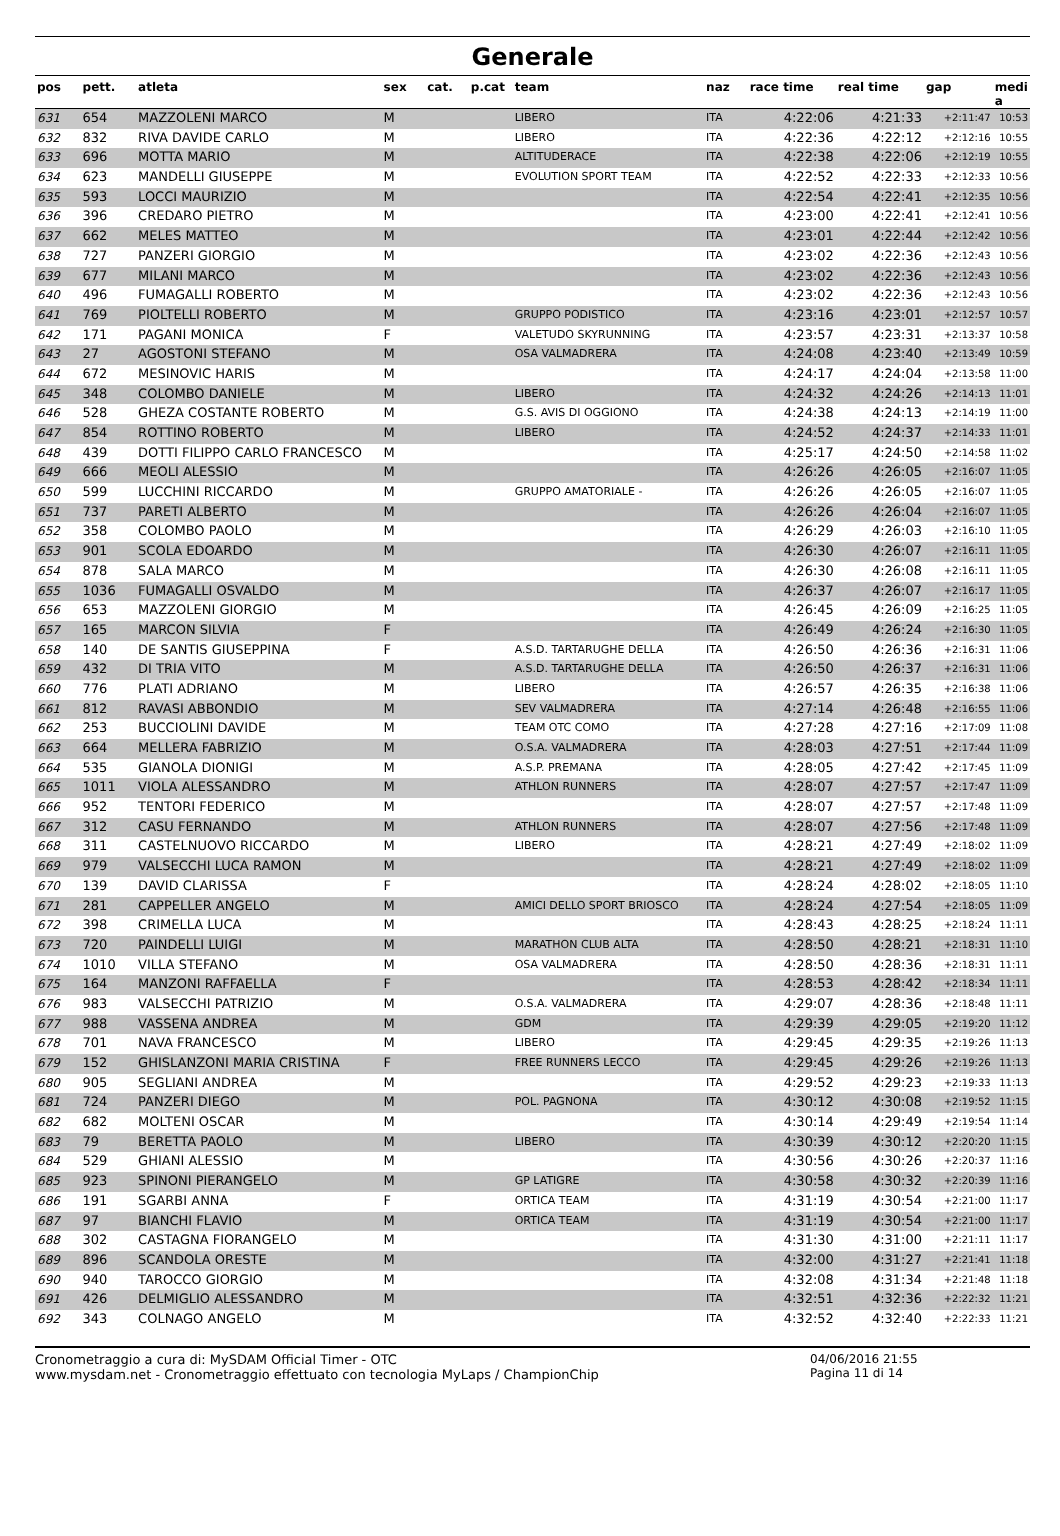Generale
| pos | pett. | atleta | sex | cat. | p.cat | team | naz | race time | real time | gap | medi a |
| --- | --- | --- | --- | --- | --- | --- | --- | --- | --- | --- | --- |
| 631 | 654 | MAZZOLENI MARCO | M | | | LIBERO | ITA | 4:22:06 | 4:21:33 | +2:11:47 | 10:53 |
| 632 | 832 | RIVA DAVIDE CARLO | M | | | LIBERO | ITA | 4:22:36 | 4:22:12 | +2:12:16 | 10:55 |
| 633 | 696 | MOTTA MARIO | M | | | ALTITUDERACE | ITA | 4:22:38 | 4:22:06 | +2:12:19 | 10:55 |
| 634 | 623 | MANDELLI GIUSEPPE | M | | | EVOLUTION SPORT TEAM | ITA | 4:22:52 | 4:22:33 | +2:12:33 | 10:56 |
| 635 | 593 | LOCCI MAURIZIO | M | | | | ITA | 4:22:54 | 4:22:41 | +2:12:35 | 10:56 |
| 636 | 396 | CREDARO PIETRO | M | | | | ITA | 4:23:00 | 4:22:41 | +2:12:41 | 10:56 |
| 637 | 662 | MELES MATTEO | M | | | | ITA | 4:23:01 | 4:22:44 | +2:12:42 | 10:56 |
| 638 | 727 | PANZERI GIORGIO | M | | | | ITA | 4:23:02 | 4:22:36 | +2:12:43 | 10:56 |
| 639 | 677 | MILANI MARCO | M | | | | ITA | 4:23:02 | 4:22:36 | +2:12:43 | 10:56 |
| 640 | 496 | FUMAGALLI ROBERTO | M | | | | ITA | 4:23:02 | 4:22:36 | +2:12:43 | 10:56 |
| 641 | 769 | PIOLTELLI ROBERTO | M | | | GRUPPO PODISTICO | ITA | 4:23:16 | 4:23:01 | +2:12:57 | 10:57 |
| 642 | 171 | PAGANI MONICA | F | | | VALETUDO SKYRUNNING | ITA | 4:23:57 | 4:23:31 | +2:13:37 | 10:58 |
| 643 | 27 | AGOSTONI STEFANO | M | | | OSA VALMADRERA | ITA | 4:24:08 | 4:23:40 | +2:13:49 | 10:59 |
| 644 | 672 | MESINOVIC HARIS | M | | | | ITA | 4:24:17 | 4:24:04 | +2:13:58 | 11:00 |
| 645 | 348 | COLOMBO DANIELE | M | | | LIBERO | ITA | 4:24:32 | 4:24:26 | +2:14:13 | 11:01 |
| 646 | 528 | GHEZA COSTANTE ROBERTO | M | | | G.S. AVIS DI OGGIONO | ITA | 4:24:38 | 4:24:13 | +2:14:19 | 11:00 |
| 647 | 854 | ROTTINO ROBERTO | M | | | LIBERO | ITA | 4:24:52 | 4:24:37 | +2:14:33 | 11:01 |
| 648 | 439 | DOTTI FILIPPO CARLO FRANCESCO | M | | | | ITA | 4:25:17 | 4:24:50 | +2:14:58 | 11:02 |
| 649 | 666 | MEOLI ALESSIO | M | | | | ITA | 4:26:26 | 4:26:05 | +2:16:07 | 11:05 |
| 650 | 599 | LUCCHINI RICCARDO | M | | | GRUPPO AMATORIALE - | ITA | 4:26:26 | 4:26:05 | +2:16:07 | 11:05 |
| 651 | 737 | PARETI ALBERTO | M | | | | ITA | 4:26:26 | 4:26:04 | +2:16:07 | 11:05 |
| 652 | 358 | COLOMBO PAOLO | M | | | | ITA | 4:26:29 | 4:26:03 | +2:16:10 | 11:05 |
| 653 | 901 | SCOLA EDOARDO | M | | | | ITA | 4:26:30 | 4:26:07 | +2:16:11 | 11:05 |
| 654 | 878 | SALA MARCO | M | | | | ITA | 4:26:30 | 4:26:08 | +2:16:11 | 11:05 |
| 655 | 1036 | FUMAGALLI OSVALDO | M | | | | ITA | 4:26:37 | 4:26:07 | +2:16:17 | 11:05 |
| 656 | 653 | MAZZOLENI GIORGIO | M | | | | ITA | 4:26:45 | 4:26:09 | +2:16:25 | 11:05 |
| 657 | 165 | MARCON SILVIA | F | | | | ITA | 4:26:49 | 4:26:24 | +2:16:30 | 11:05 |
| 658 | 140 | DE SANTIS GIUSEPPINA | F | | | A.S.D. TARTARUGHE DELLA | ITA | 4:26:50 | 4:26:36 | +2:16:31 | 11:06 |
| 659 | 432 | DI TRIA VITO | M | | | A.S.D. TARTARUGHE DELLA | ITA | 4:26:50 | 4:26:37 | +2:16:31 | 11:06 |
| 660 | 776 | PLATI ADRIANO | M | | | LIBERO | ITA | 4:26:57 | 4:26:35 | +2:16:38 | 11:06 |
| 661 | 812 | RAVASI ABBONDIO | M | | | SEV VALMADRERA | ITA | 4:27:14 | 4:26:48 | +2:16:55 | 11:06 |
| 662 | 253 | BUCCIOLINI DAVIDE | M | | | TEAM OTC COMO | ITA | 4:27:28 | 4:27:16 | +2:17:09 | 11:08 |
| 663 | 664 | MELLERA FABRIZIO | M | | | O.S.A. VALMADRERA | ITA | 4:28:03 | 4:27:51 | +2:17:44 | 11:09 |
| 664 | 535 | GIANOLA DIONIGI | M | | | A.S.P. PREMANA | ITA | 4:28:05 | 4:27:42 | +2:17:45 | 11:09 |
| 665 | 1011 | VIOLA ALESSANDRO | M | | | ATHLON RUNNERS | ITA | 4:28:07 | 4:27:57 | +2:17:47 | 11:09 |
| 666 | 952 | TENTORI FEDERICO | M | | | | ITA | 4:28:07 | 4:27:57 | +2:17:48 | 11:09 |
| 667 | 312 | CASU FERNANDO | M | | | ATHLON RUNNERS | ITA | 4:28:07 | 4:27:56 | +2:17:48 | 11:09 |
| 668 | 311 | CASTELNUOVO RICCARDO | M | | | LIBERO | ITA | 4:28:21 | 4:27:49 | +2:18:02 | 11:09 |
| 669 | 979 | VALSECCHI LUCA RAMON | M | | | | ITA | 4:28:21 | 4:27:49 | +2:18:02 | 11:09 |
| 670 | 139 | DAVID CLARISSA | F | | | | ITA | 4:28:24 | 4:28:02 | +2:18:05 | 11:10 |
| 671 | 281 | CAPPELLER ANGELO | M | | | AMICI DELLO SPORT BRIOSCO | ITA | 4:28:24 | 4:27:54 | +2:18:05 | 11:09 |
| 672 | 398 | CRIMELLA LUCA | M | | | | ITA | 4:28:43 | 4:28:25 | +2:18:24 | 11:11 |
| 673 | 720 | PAINDELLI LUIGI | M | | | MARATHON CLUB ALTA | ITA | 4:28:50 | 4:28:21 | +2:18:31 | 11:10 |
| 674 | 1010 | VILLA STEFANO | M | | | OSA VALMADRERA | ITA | 4:28:50 | 4:28:36 | +2:18:31 | 11:11 |
| 675 | 164 | MANZONI RAFFAELLA | F | | | | ITA | 4:28:53 | 4:28:42 | +2:18:34 | 11:11 |
| 676 | 983 | VALSECCHI PATRIZIO | M | | | O.S.A. VALMADRERA | ITA | 4:29:07 | 4:28:36 | +2:18:48 | 11:11 |
| 677 | 988 | VASSENA ANDREA | M | | | GDM | ITA | 4:29:39 | 4:29:05 | +2:19:20 | 11:12 |
| 678 | 701 | NAVA FRANCESCO | M | | | LIBERO | ITA | 4:29:45 | 4:29:35 | +2:19:26 | 11:13 |
| 679 | 152 | GHISLANZONI MARIA CRISTINA | F | | | FREE RUNNERS LECCO | ITA | 4:29:45 | 4:29:26 | +2:19:26 | 11:13 |
| 680 | 905 | SEGLIANI ANDREA | M | | | | ITA | 4:29:52 | 4:29:23 | +2:19:33 | 11:13 |
| 681 | 724 | PANZERI DIEGO | M | | | POL. PAGNONA | ITA | 4:30:12 | 4:30:08 | +2:19:52 | 11:15 |
| 682 | 682 | MOLTENI OSCAR | M | | | | ITA | 4:30:14 | 4:29:49 | +2:19:54 | 11:14 |
| 683 | 79 | BERETTA PAOLO | M | | | LIBERO | ITA | 4:30:39 | 4:30:12 | +2:20:20 | 11:15 |
| 684 | 529 | GHIANI ALESSIO | M | | | | ITA | 4:30:56 | 4:30:26 | +2:20:37 | 11:16 |
| 685 | 923 | SPINONI PIERANGELO | M | | | GP LATIGRE | ITA | 4:30:58 | 4:30:32 | +2:20:39 | 11:16 |
| 686 | 191 | SGARBI ANNA | F | | | ORTICA TEAM | ITA | 4:31:19 | 4:30:54 | +2:21:00 | 11:17 |
| 687 | 97 | BIANCHI FLAVIO | M | | | ORTICA TEAM | ITA | 4:31:19 | 4:30:54 | +2:21:00 | 11:17 |
| 688 | 302 | CASTAGNA FIORANGELO | M | | | | ITA | 4:31:30 | 4:31:00 | +2:21:11 | 11:17 |
| 689 | 896 | SCANDOLA ORESTE | M | | | | ITA | 4:32:00 | 4:31:27 | +2:21:41 | 11:18 |
| 690 | 940 | TAROCCO GIORGIO | M | | | | ITA | 4:32:08 | 4:31:34 | +2:21:48 | 11:18 |
| 691 | 426 | DELMIGLIO ALESSANDRO | M | | | | ITA | 4:32:51 | 4:32:36 | +2:22:32 | 11:21 |
| 692 | 343 | COLNAGO ANGELO | M | | | | ITA | 4:32:52 | 4:32:40 | +2:22:33 | 11:21 |
Cronometraggio a cura di: MySDAM Official Timer - OTC
www.mysdam.net - Cronometraggio effettuato con tecnologia MyLaps / ChampionChip
04/06/2016 21:55
Pagina 11 di 14